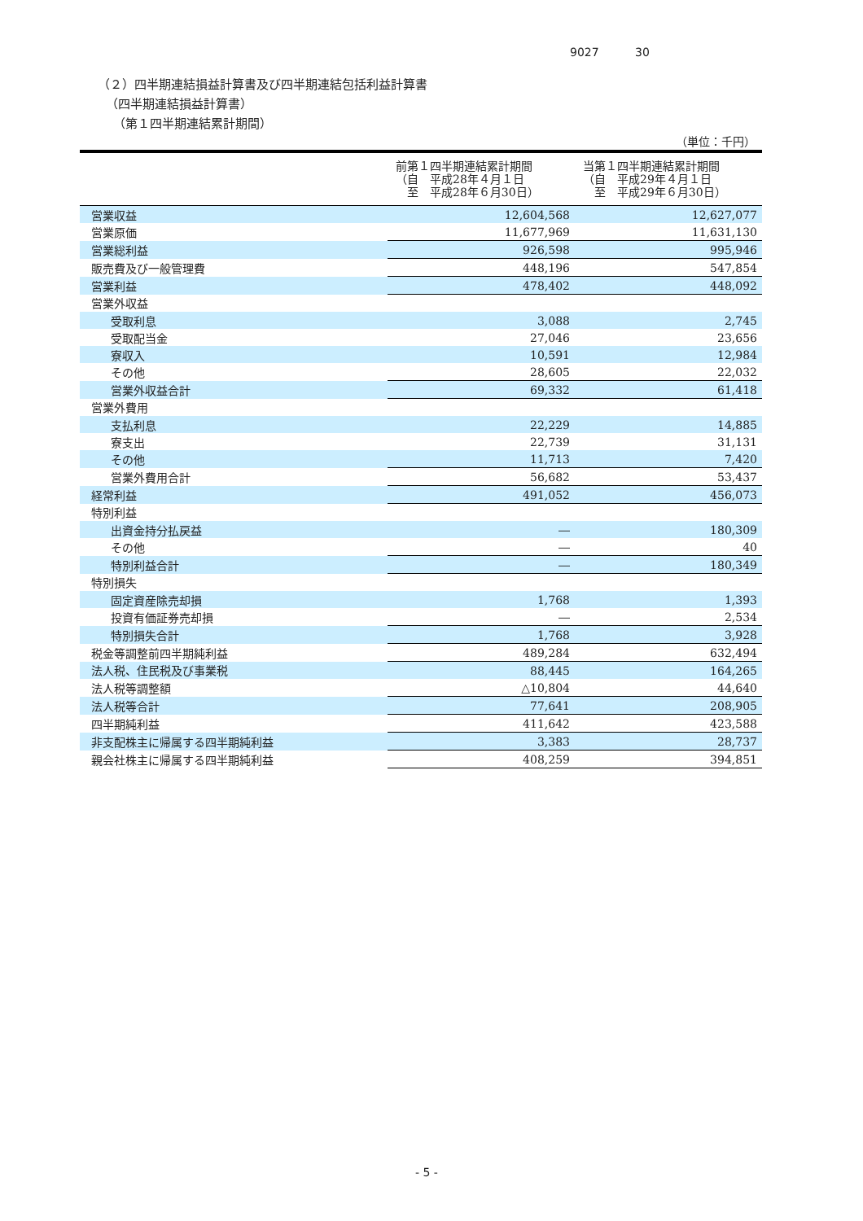9027 30
（２）四半期連結損益計算書及び四半期連結包括利益計算書
（四半期連結損益計算書）
（第１四半期連結累計期間）
（単位：千円）
| | 前第１四半期連結累計期間 （自 平成28年４月１日 至 平成28年６月30日） | 当第１四半期連結累計期間 （自 平成29年４月１日 至 平成29年６月30日） |
| --- | --- | --- |
| 営業収益 | 12,604,568 | 12,627,077 |
| 営業原価 | 11,677,969 | 11,631,130 |
| 営業総利益 | 926,598 | 995,946 |
| 販売費及び一般管理費 | 448,196 | 547,854 |
| 営業利益 | 478,402 | 448,092 |
| 営業外収益 | | |
| 受取利息 | 3,088 | 2,745 |
| 受取配当金 | 27,046 | 23,656 |
| 寮収入 | 10,591 | 12,984 |
| その他 | 28,605 | 22,032 |
| 営業外収益合計 | 69,332 | 61,418 |
| 営業外費用 | | |
| 支払利息 | 22,229 | 14,885 |
| 寮支出 | 22,739 | 31,131 |
| その他 | 11,713 | 7,420 |
| 営業外費用合計 | 56,682 | 53,437 |
| 経常利益 | 491,052 | 456,073 |
| 特別利益 | | |
| 出資金持分払戻益 | ― | 180,309 |
| その他 | ― | 40 |
| 特別利益合計 | ― | 180,349 |
| 特別損失 | | |
| 固定資産除売却損 | 1,768 | 1,393 |
| 投資有価証券売却損 | ― | 2,534 |
| 特別損失合計 | 1,768 | 3,928 |
| 税金等調整前四半期純利益 | 489,284 | 632,494 |
| 法人税、住民税及び事業税 | 88,445 | 164,265 |
| 法人税等調整額 | △10,804 | 44,640 |
| 法人税等合計 | 77,641 | 208,905 |
| 四半期純利益 | 411,642 | 423,588 |
| 非支配株主に帰属する四半期純利益 | 3,383 | 28,737 |
| 親会社株主に帰属する四半期純利益 | 408,259 | 394,851 |
- 5 -